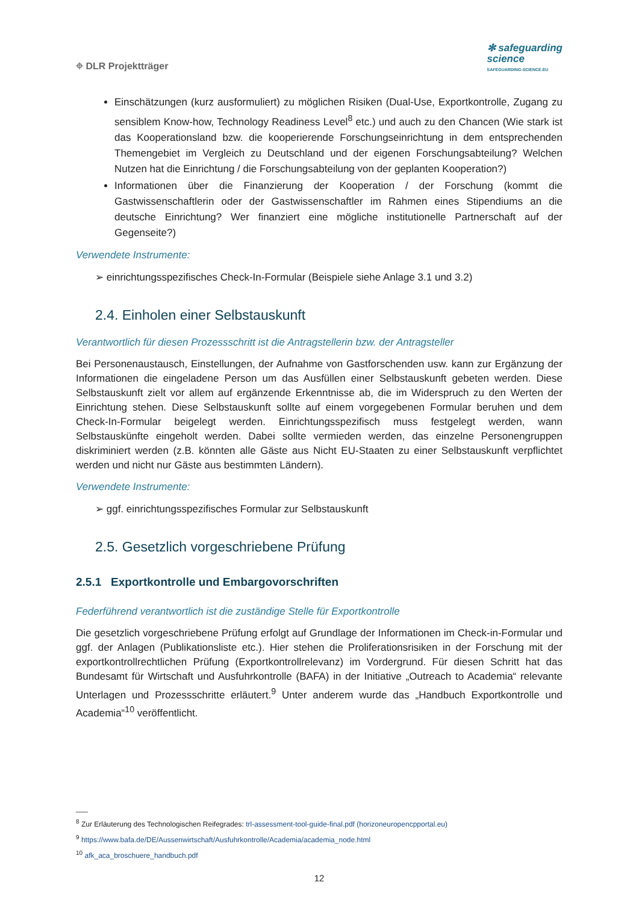⌖ DLR Projektträger
✻ safeguarding
science
SAFEGUARDING-SCIENCE.EU
Einschätzungen (kurz ausformuliert) zu möglichen Risiken (Dual-Use, Exportkontrolle, Zugang zu sensiblem Know-how, Technology Readiness Level<sup>8</sup> etc.) und auch zu den Chancen (Wie stark ist das Kooperationsland bzw. die kooperierende Forschungseinrichtung in dem entsprechenden Themengebiet im Vergleich zu Deutschland und der eigenen Forschungsabteilung? Welchen Nutzen hat die Einrichtung / die Forschungsabteilung von der geplanten Kooperation?)
Informationen über die Finanzierung der Kooperation / der Forschung (kommt die Gastwissenschaftlerin oder der Gastwissenschaftler im Rahmen eines Stipendiums an die deutsche Einrichtung? Wer finanziert eine mögliche institutionelle Partnerschaft auf der Gegenseite?)
Verwendete Instrumente:
➢ einrichtungsspezifisches Check-In-Formular (Beispiele siehe Anlage 3.1 und 3.2)
2.4. Einholen einer Selbstauskunft
Verantwortlich für diesen Prozessschritt ist die Antragstellerin bzw. der Antragsteller
Bei Personenaustausch, Einstellungen, der Aufnahme von Gastforschenden usw. kann zur Ergänzung der Informationen die eingeladene Person um das Ausfüllen einer Selbstauskunft gebeten werden. Diese Selbstauskunft zielt vor allem auf ergänzende Erkenntnisse ab, die im Widerspruch zu den Werten der Einrichtung stehen. Diese Selbstauskunft sollte auf einem vorgegebenen Formular beruhen und dem Check-In-Formular beigelegt werden. Einrichtungsspezifisch muss festgelegt werden, wann Selbstauskünfte eingeholt werden. Dabei sollte vermieden werden, das einzelne Personengruppen diskriminiert werden (z.B. könnten alle Gäste aus Nicht EU-Staaten zu einer Selbstauskunft verpflichtet werden und nicht nur Gäste aus bestimmten Ländern).
Verwendete Instrumente:
➢ ggf. einrichtungsspezifisches Formular zur Selbstauskunft
2.5. Gesetzlich vorgeschriebene Prüfung
2.5.1 Exportkontrolle und Embargovorschriften
Federführend verantwortlich ist die zuständige Stelle für Exportkontrolle
Die gesetzlich vorgeschriebene Prüfung erfolgt auf Grundlage der Informationen im Check-in-Formular und ggf. der Anlagen (Publikationsliste etc.). Hier stehen die Proliferationsrisiken in der Forschung mit der exportkontrollrechtlichen Prüfung (Exportkontrollrelevanz) im Vordergrund. Für diesen Schritt hat das Bundesamt für Wirtschaft und Ausfuhrkontrolle (BAFA) in der Initiative „Outreach to Academia“ relevante Unterlagen und Prozessschritte erläutert.<sup>9</sup> Unter anderem wurde das „Handbuch Exportkontrolle und Academia“<sup>10</sup> veröffentlicht.
___
<sup>8</sup> Zur Erläuterung des Technologischen Reifegrades: trl-assessment-tool-guide-final.pdf (horizoneuropencpportal.eu)
<sup>9</sup> https://www.bafa.de/DE/Aussenwirtschaft/Ausfuhrkontrolle/Academia/academia_node.html
<sup>10</sup> afk_aca_broschuere_handbuch.pdf
12